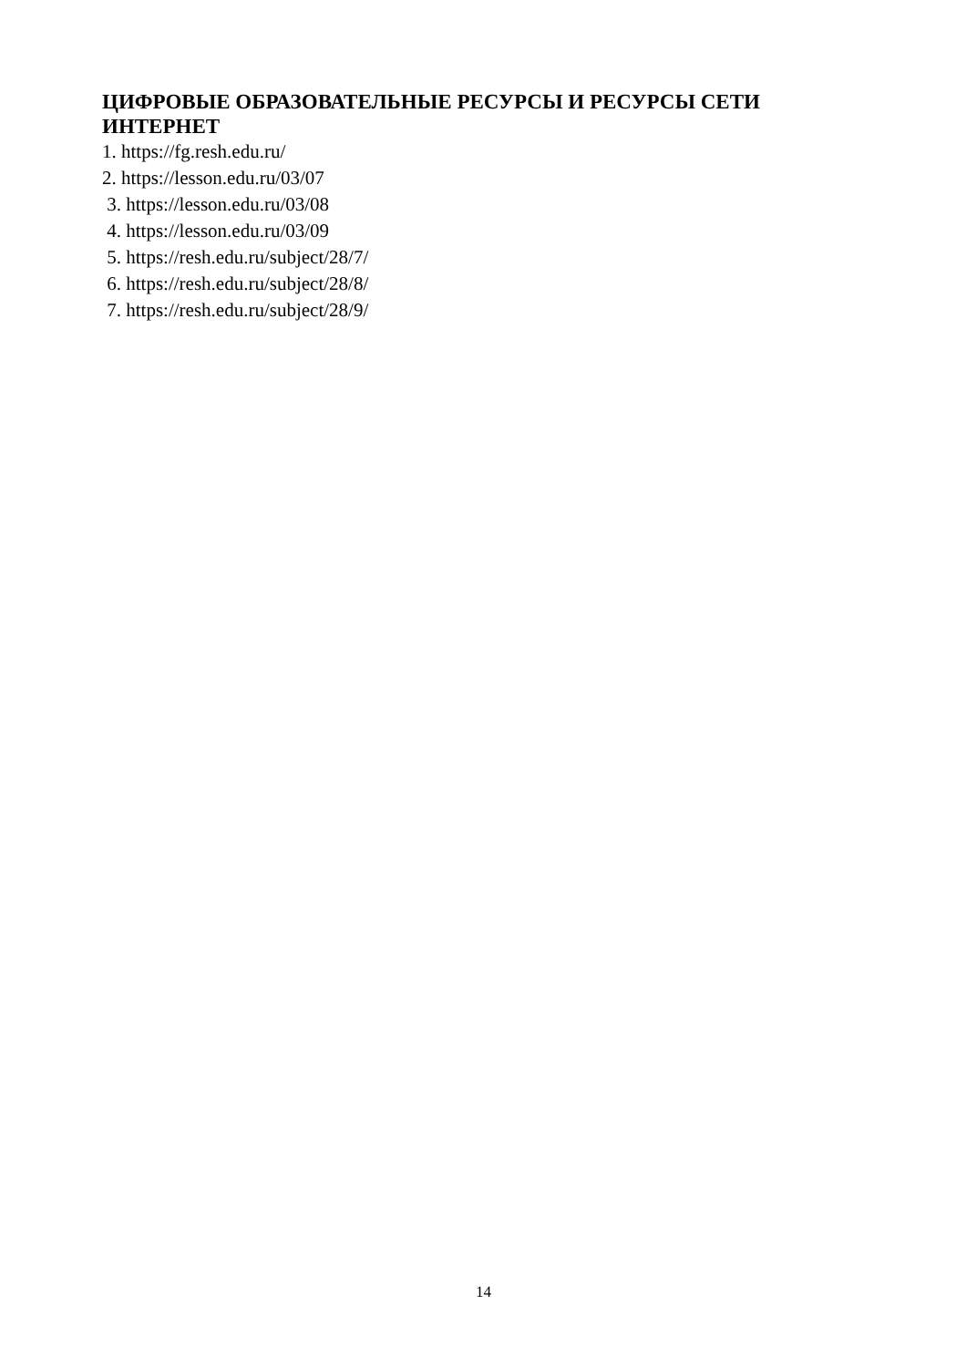ЦИФРОВЫЕ ОБРАЗОВАТЕЛЬНЫЕ РЕСУРСЫ И РЕСУРСЫ СЕТИ ИНТЕРНЕТ
1. https://fg.resh.edu.ru/
2. https://lesson.edu.ru/03/07
3. https://lesson.edu.ru/03/08
4. https://lesson.edu.ru/03/09
5. https://resh.edu.ru/subject/28/7/
6. https://resh.edu.ru/subject/28/8/
7. https://resh.edu.ru/subject/28/9/
14